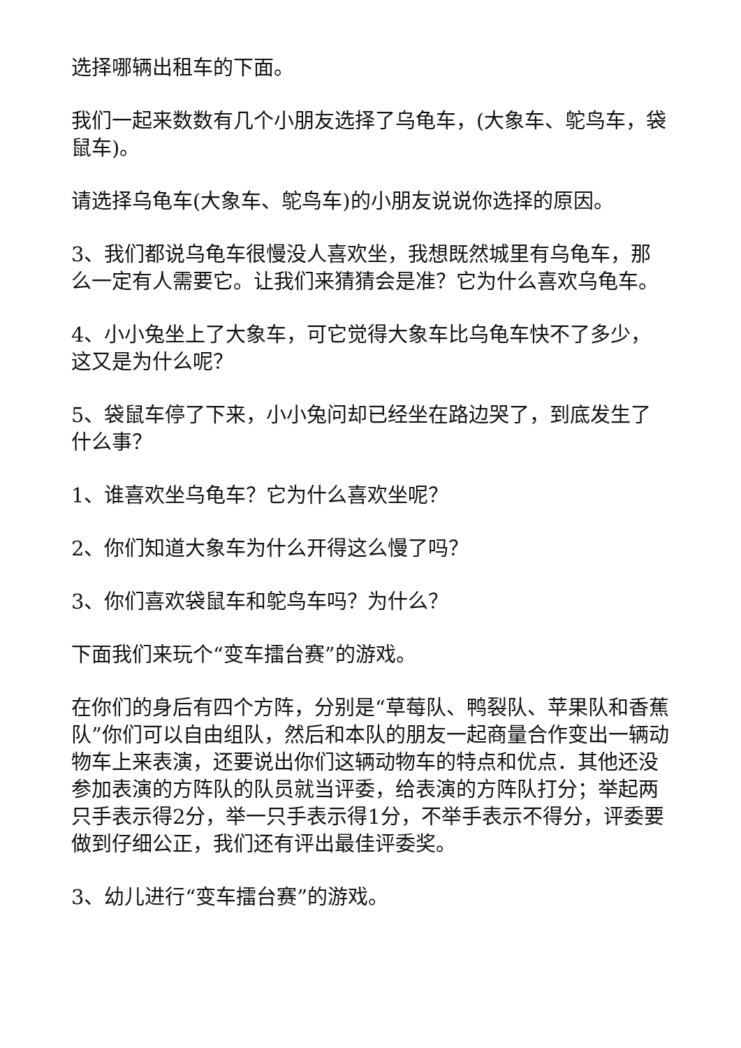选择哪辆出租车的下面。
我们一起来数数有几个小朋友选择了乌龟车，(大象车、鸵鸟车，袋鼠车)。
请选择乌龟车(大象车、鸵鸟车)的小朋友说说你选择的原因。
3、我们都说乌龟车很慢没人喜欢坐，我想既然城里有乌龟车，那么一定有人需要它。让我们来猜猜会是准？它为什么喜欢乌龟车。
4、小小兔坐上了大象车，可它觉得大象车比乌龟车快不了多少，这又是为什么呢？
5、袋鼠车停了下来，小小兔问却已经坐在路边哭了，到底发生了什么事？
1、谁喜欢坐乌龟车？它为什么喜欢坐呢？
2、你们知道大象车为什么开得这么慢了吗？
3、你们喜欢袋鼠车和鸵鸟车吗？为什么？
下面我们来玩个“变车擂台赛”的游戏。
在你们的身后有四个方阵，分别是“草莓队、鸭裂队、苹果队和香蕉队”你们可以自由组队，然后和本队的朋友一起商量合作变出一辆动物车上来表演，还要说出你们这辆动物车的特点和优点．其他还没参加表演的方阵队的队员就当评委，给表演的方阵队打分；举起两只手表示得2分，举一只手表示得1分，不举手表示不得分，评委要做到仔细公正，我们还有评出最佳评委奖。
3、幼儿进行“变车擂台赛”的游戏。